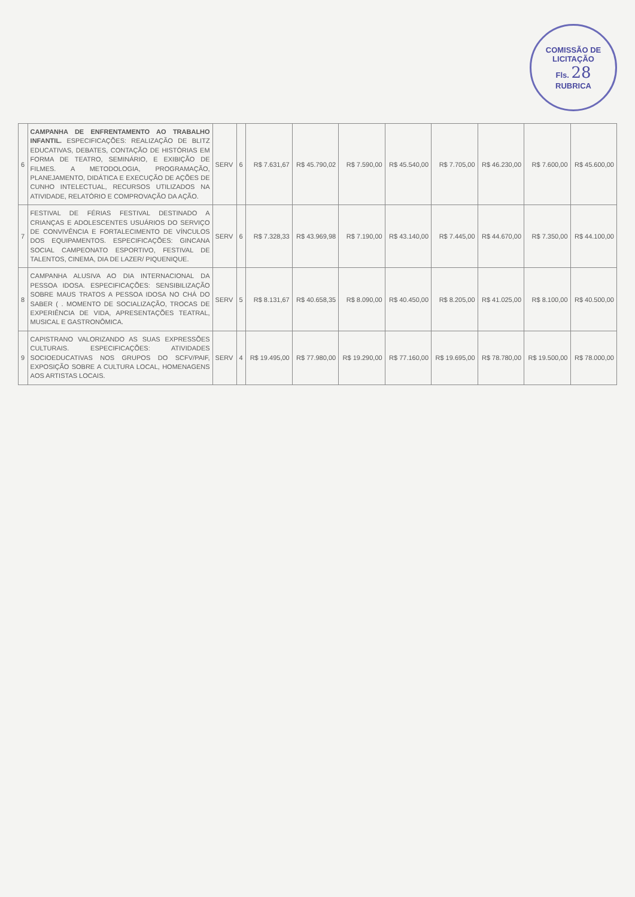COMISSÃO DE LICITAÇÃO
Fls. 28
RUBRICA
| 6 | CAMPANHA DE ENFRENTAMENTO AO TRABALHO INFANTIL. ESPECIFICAÇÕES: REALIZAÇÃO DE BLITZ EDUCATIVAS, DEBATES, CONTAÇÃO DE HISTÓRIAS EM FORMA DE TEATRO, SEMINÁRIO, E EXIBIÇÃO DE FILMES. A METODOLOGIA, PROGRAMAÇÃO, PLANEJAMENTO, DIDÁTICA E EXECUÇÃO DE AÇÕES DE CUNHO INTELECTUAL, RECURSOS UTILIZADOS NA ATIVIDADE, RELATÓRIO E COMPROVAÇÃO DA AÇÃO. | SERV | 6 | R$ 7.631,67 | R$ 45.790,02 | R$ 7.590,00 | R$ 45.540,00 | R$ 7.705,00 | R$ 46.230,00 | R$ 7.600,00 | R$ 45.600,00 |
| 7 | FESTIVAL DE FÉRIAS FESTIVAL DESTINADO A CRIANÇAS E ADOLESCENTES USUÁRIOS DO SERVIÇO DE CONVIVÊNCIA E FORTALECIMENTO DE VÍNCULOS DOS EQUIPAMENTOS. ESPECIFICAÇÕES: GINCANA SOCIAL CAMPEONATO ESPORTIVO, FESTIVAL DE TALENTOS, CINEMA, DIA DE LAZER/ PIQUENIQUE. | SERV | 6 | R$ 7.328,33 | R$ 43.969,98 | R$ 7.190,00 | R$ 43.140,00 | R$ 7.445,00 | R$ 44.670,00 | R$ 7.350,00 | R$ 44.100,00 |
| 8 | CAMPANHA ALUSIVA AO DIA INTERNACIONAL DA PESSOA IDOSA. ESPECIFICAÇÕES: SENSIBILIZAÇÃO SOBRE MAUS TRATOS A PESSOA IDOSA NO CHÁ DO SABER ( . MOMENTO DE SOCIALIZAÇÃO, TROCAS DE EXPERIÊNCIA DE VIDA, APRESENTAÇÕES TEATRAL, MUSICAL E GASTRONÔMICA. | SERV | 5 | R$ 8.131,67 | R$ 40.658,35 | R$ 8.090,00 | R$ 40.450,00 | R$ 8.205,00 | R$ 41.025,00 | R$ 8.100,00 | R$ 40.500,00 |
| 9 | CAPISTRANO VALORIZANDO AS SUAS EXPRESSÕES CULTURAIS. ESPECIFICAÇÕES: ATIVIDADES SOCIOEDUCATIVAS NOS GRUPOS DO SCFV/PAIF, EXPOSIÇÃO SOBRE A CULTURA LOCAL, HOMENAGENS AOS ARTISTAS LOCAIS. | SERV | 4 | R$ 19.495,00 | R$ 77.980,00 | R$ 19.290,00 | R$ 77.160,00 | R$ 19.695,00 | R$ 78.780,00 | R$ 19.500,00 | R$ 78.000,00 |